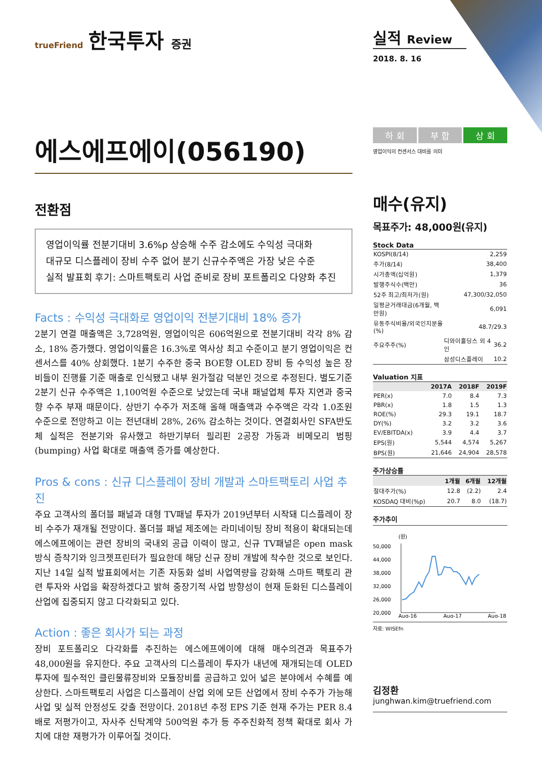trueFriend 한국투자 증권
에스에프에이(056190)
전환점
영업이익률 전분기대비 3.6%p 상승해 수주 감소에도 수익성 극대화
대규모 디스플레이 장비 수주 없어 분기 신규수주액은 가장 낮은 수준
실적 발표회 후기: 스마트팩토리 사업 준비로 장비 포트폴리오 다양화 추진
Facts : 수익성 극대화로 영업이익 전분기대비 18% 증가
2분기 연결 매출액은 3,728억원, 영업이익은 606억원으로 전분기대비 각각 8% 감소, 18% 증가했다. 영업이익률은 16.3%로 역사상 최고 수준이고 분기 영업이익은 컨센서스를 40% 상회했다. 1분기 수주한 중국 BOE향 OLED 장비 등 수익성 높은 장비들이 진행률 기준 매출로 인식됐고 내부 원가절감 덕분인 것으로 추정된다. 별도기준 2분기 신규 수주액은 1,100억원 수준으로 낮았는데 국내 패널업체 투자 지연과 중국향 수주 부재 때문이다. 상반기 수주가 저조해 올해 매출액과 수주액은 각각 1.0조원 수준으로 전망하고 이는 전년대비 28%, 26% 감소하는 것이다. 연결회사인 SFA반도체 실적은 전분기와 유사했고 하반기부터 필리핀 2공장 가동과 비메모리 범핑(bumping) 사업 확대로 매출액 증가를 예상한다.
Pros & cons : 신규 디스플레이 장비 개발과 스마트팩토리 사업 추진
주요 고객사의 폴더블 패널과 대형 TV패널 투자가 2019년부터 시작돼 디스플레이 장비 수주가 재개될 전망이다. 폴더블 패널 제조에는 라미네이팅 장비 적용이 확대되는데 에스에프에이는 관련 장비의 국내외 공급 이력이 많고, 신규 TV패널은 open mask 방식 증착기와 잉크젯프린터가 필요한데 해당 신규 장비 개발에 착수한 것으로 보인다. 지난 14일 실적 발표회에서는 기존 자동화 설비 사업역량을 강화해 스마트 팩토리 관련 투자와 사업을 확장하겠다고 밝혀 중장기적 사업 방향성이 현재 둔화된 디스플레이 산업에 집중되지 않고 다각화되고 있다.
Action : 좋은 회사가 되는 과정
장비 포트폴리오 다각화를 추진하는 에스에프에이에 대해 매수의견과 목표주가 48,000원을 유지한다. 주요 고객사의 디스플레이 투자가 내년에 재개되는데 OLED 투자에 필수적인 클린물류장비와 모듈장비를 공급하고 있어 넓은 분야에서 수혜를 예상한다. 스마트팩토리 사업은 디스플레이 산업 외에 모든 산업에서 장비 수주가 가능해 사업 및 실적 안정성도 갖출 전망이다. 2018년 추정 EPS 기준 현재 주가는 PER 8.4배로 저평가이고, 자사주 신탁계약 500억원 추가 등 주주친화적 정책 확대로 회사 가치에 대한 재평가가 이루어질 것이다.
실적 Review
2018. 8. 16
하 회 부 합 상 회
영업이익의 컨센서스 대비를 의미
매수(유지)
목표주가: 48,000원(유지)
Stock Data
| KOSPI(8/14) | 2,259 | |
| 주가(8/14) | 38,400 | |
| 시가총액(십억원) | 1,379 | |
| 발행주식수(백만) | 36 | |
| 52주 최고/최저가(원) | 47,300/32,050 | |
| 일평균거래대금(6개월, 백만원) | 6,091 | |
| 유동주식비율/외국인지분율(%) | 48.7/29.3 | |
| 주요주주(%) | 디와이홀딩스 외 4 인 | 36.2 |
| | 삼성디스플레이 | 10.2 |
Valuation 지표
| | 2017A | 2018F | 2019F |
| --- | --- | --- | --- |
| PER(x) | 7.0 | 8.4 | 7.3 |
| PBR(x) | 1.8 | 1.5 | 1.3 |
| ROE(%) | 29.3 | 19.1 | 18.7 |
| DY(%) | 3.2 | 3.2 | 3.6 |
| EV/EBITDA(x) | 3.9 | 4.4 | 3.7 |
| EPS(원) | 5,544 | 4,574 | 5,267 |
| BPS(원) | 21,646 | 24,904 | 28,578 |
주가상승률
| | 1개월 | 6개월 | 12개월 |
| --- | --- | --- | --- |
| 절대주가(%) | 12.8 | (2.2) | 2.4 |
| KOSDAQ 대비(%p) | 20.7 | 8.0 | (18.7) |
주가추이
(원)
50,000
44,000
38,000
32,000
26,000
20,000
Aug-16
Aug-17
Aug-18
자료: WISEfn
김정환
junghwan.kim@truefriend.com